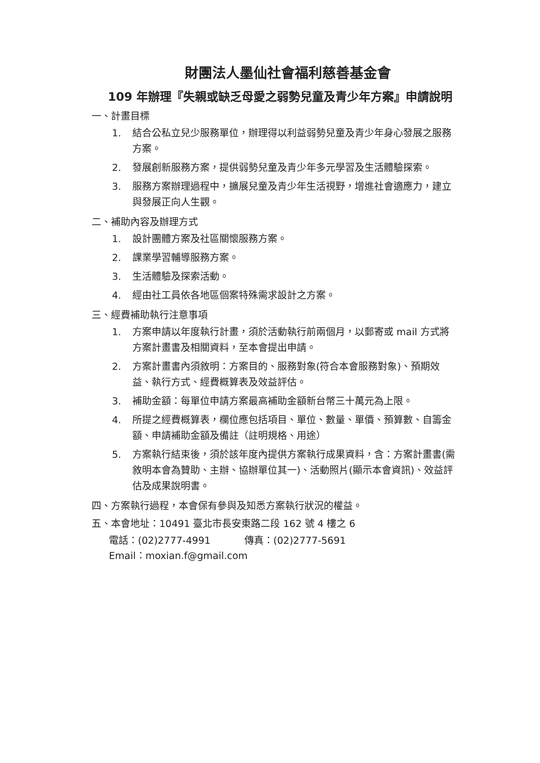財團法人墨仙社會福利慈善基金會
109 年辦理『失親或缺乏母愛之弱勢兒童及青少年方案』申請說明
一、計畫目標
1. 結合公私立兒少服務單位，辦理得以利益弱勢兒童及青少年身心發展之服務方案。
2. 發展創新服務方案，提供弱勢兒童及青少年多元學習及生活體驗探索。
3. 服務方案辦理過程中，擴展兒童及青少年生活視野，增進社會適應力，建立與發展正向人生觀。
二、補助內容及辦理方式
1. 設計團體方案及社區關懷服務方案。
2. 課業學習輔導服務方案。
3. 生活體驗及探索活動。
4. 經由社工員依各地區個案特殊需求設計之方案。
三、經費補助執行注意事項
1. 方案申請以年度執行計畫，須於活動執行前兩個月，以郵寄或 mail 方式將方案計畫書及相關資料，至本會提出申請。
2. 方案計畫書內須敘明：方案目的、服務對象(符合本會服務對象)、預期效益、執行方式、經費概算表及效益評估。
3. 補助金額：每單位申請方案最高補助金額新台幣三十萬元為上限。
4. 所提之經費概算表，欄位應包括項目、單位、數量、單價、預算數、自籌金額、申請補助金額及備註（註明規格、用途）
5. 方案執行結束後，須於該年度內提供方案執行成果資料，含：方案計畫書(需敘明本會為贊助、主辦、協辦單位其一)、活動照片(顯示本會資訊)、效益評估及成果說明書。
四、方案執行過程，本會保有參與及知悉方案執行狀況的權益。
五、本會地址：10491 臺北市長安東路二段 162 號 4 樓之 6
電話：(02)2777-4991 傳真：(02)2777-5691
Email：moxian.f@gmail.com